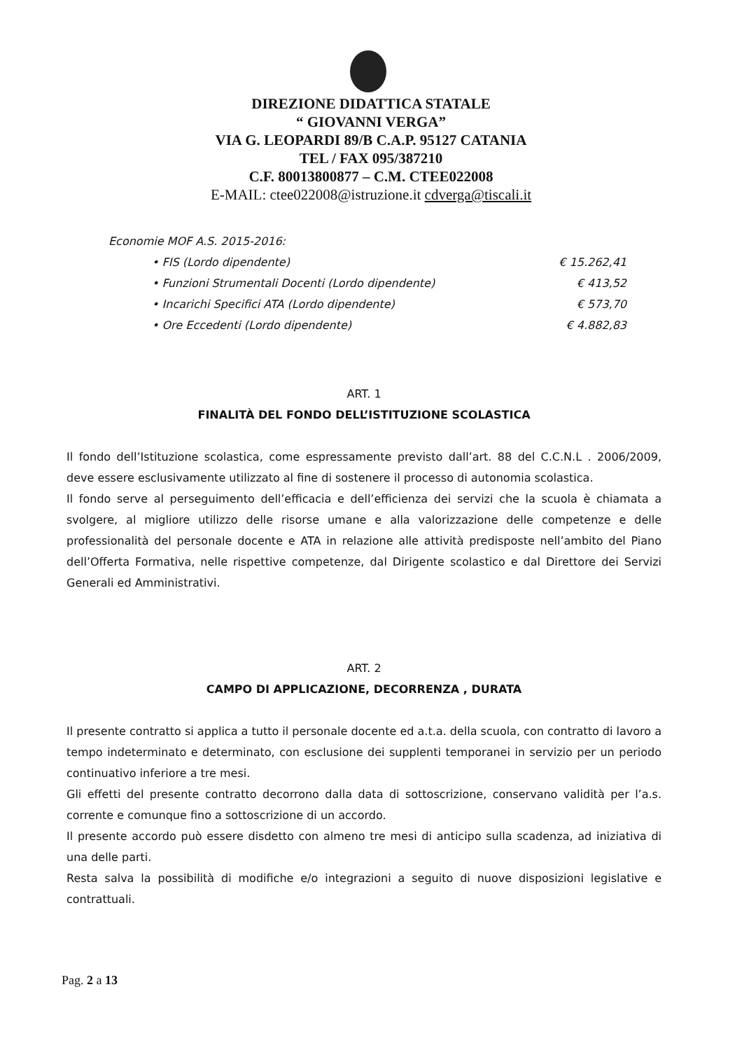DIREZIONE DIDATTICA STATALE
“ GIOVANNI VERGA”
VIA G. LEOPARDI 89/B C.A.P. 95127 CATANIA
TEL / FAX 095/387210
C.F. 80013800877 – C.M. CTEE022008
E-MAIL: ctee022008@istruzione.it cdverga@tiscali.it
Economie MOF A.S. 2015-2016:
• FIS (Lordo dipendente) € 15.262,41
• Funzioni Strumentali Docenti (Lordo dipendente) € 413,52
• Incarichi Specifici ATA (Lordo dipendente) € 573,70
• Ore Eccedenti (Lordo dipendente) € 4.882,83
ART. 1
FINALITÀ DEL FONDO DELL’ISTITUZIONE SCOLASTICA
Il fondo dell’Istituzione scolastica, come espressamente previsto dall’art. 88 del C.C.N.L . 2006/2009, deve essere esclusivamente utilizzato al fine di sostenere il processo di autonomia scolastica.
Il fondo serve al perseguimento dell’efficacia e dell’efficienza dei servizi che la scuola è chiamata a svolgere, al migliore utilizzo delle risorse umane e alla valorizzazione delle competenze e delle professionalità del personale docente e ATA in relazione alle attività predisposte nell’ambito del Piano dell’Offerta Formativa, nelle rispettive competenze, dal Dirigente scolastico e dal Direttore dei Servizi Generali ed Amministrativi.
ART. 2
CAMPO DI APPLICAZIONE, DECORRENZA , DURATA
Il presente contratto si applica a tutto il personale docente ed a.t.a. della scuola, con contratto di lavoro a tempo indeterminato e determinato, con esclusione dei supplenti temporanei in servizio per un periodo continuativo inferiore a tre mesi.
Gli effetti del presente contratto decorrono dalla data di sottoscrizione, conservano validità per l’a.s. corrente e comunque fino a sottoscrizione di un accordo.
Il presente accordo può essere disdetto con almeno tre mesi di anticipo sulla scadenza, ad iniziativa di una delle parti.
Resta salva la possibilità di modifiche e/o integrazioni a seguito di nuove disposizioni legislative e contrattuali.
Pag. 2 a 13